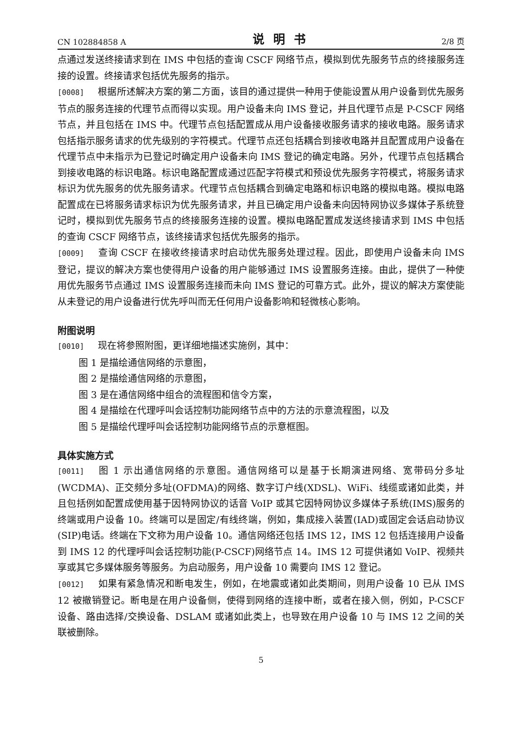CN 102884858 A 说明书 2/8 页
点通过发送终接请求到在 IMS 中包括的查询 CSCF 网络节点，模拟到优先服务节点的终接服务连接的设置。终接请求包括优先服务的指示。
[0008] 根据所述解决方案的第二方面，该目的通过提供一种用于使能设置从用户设备到优先服务节点的服务连接的代理节点而得以实现。用户设备未向 IMS 登记，并且代理节点是 P-CSCF 网络节点，并且包括在 IMS 中。代理节点包括配置成从用户设备接收服务请求的接收电路。服务请求包括指示服务请求的优先级别的字符模式。代理节点还包括耦合到接收电路并且配置成用户设备在代理节点中未指示为已登记时确定用户设备未向 IMS 登记的确定电路。另外，代理节点包括耦合到接收电路的标识电路。标识电路配置成通过匹配字符模式和预设优先服务字符模式，将服务请求标识为优先服务的优先服务请求。代理节点包括耦合到确定电路和标识电路的模拟电路。模拟电路配置成在已将服务请求标识为优先服务请求，并且已确定用户设备未向因特网协议多媒体子系统登记时，模拟到优先服务节点的终接服务连接的设置。模拟电路配置成发送终接请求到 IMS 中包括的查询 CSCF 网络节点，该终接请求包括优先服务的指示。
[0009] 查询 CSCF 在接收终接请求时启动优先服务处理过程。因此，即使用户设备未向 IMS 登记，提议的解决方案也使得用户设备的用户能够通过 IMS 设置服务连接。由此，提供了一种使用优先服务节点通过 IMS 设置服务连接而未向 IMS 登记的可靠方式。此外，提议的解决方案使能从未登记的用户设备进行优先呼叫而无任何用户设备影响和轻微核心影响。
附图说明
[0010] 现在将参照附图，更详细地描述实施例，其中：
图 1 是描绘通信网络的示意图，
图 2 是描绘通信网络的示意图，
图 3 是在通信网络中组合的流程图和信令方案，
图 4 是描绘在代理呼叫会话控制功能网络节点中的方法的示意流程图，以及
图 5 是描绘代理呼叫会话控制功能网络节点的示意框图。
具体实施方式
[0011] 图 1 示出通信网络的示意图。通信网络可以是基于长期演进网络、宽带码分多址(WCDMA)、正交频分多址(OFDMA)的网络、数字订户线(XDSL)、WiFi、线缆或诸如此类，并且包括例如配置成使用基于因特网协议的话音 VoIP 或其它因特网协议多媒体子系统(IMS)服务的终端或用户设备 10。终端可以是固定/有线终端，例如，集成接入装置(IAD)或固定会话启动协议(SIP)电话。终端在下文称为用户设备 10。通信网络还包括 IMS 12，IMS 12 包括连接用户设备到 IMS 12 的代理呼叫会话控制功能(P-CSCF)网络节点 14。IMS 12 可提供诸如 VoIP、视频共享或其它多媒体服务等服务。为启动服务，用户设备 10 需要向 IMS 12 登记。
[0012] 如果有紧急情况和断电发生，例如，在地震或诸如此类期间，则用户设备 10 已从 IMS 12 被撤销登记。断电是在用户设备侧，使得到网络的连接中断，或者在接入侧，例如，P-CSCF 设备、路由选择/交换设备、DSLAM 或诸如此类上，也导致在用户设备 10 与 IMS 12 之间的关联被删除。
5